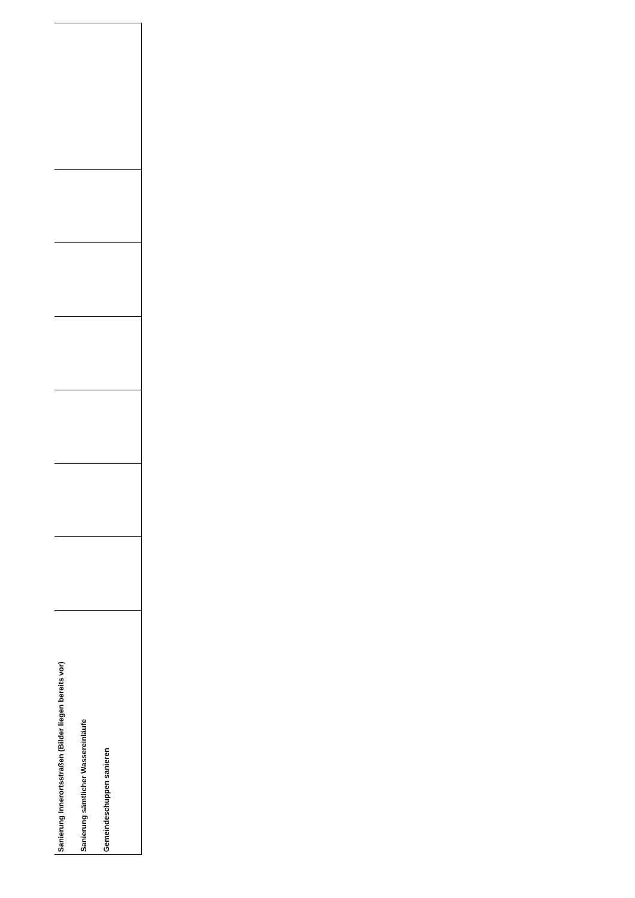| Sanierung Innerortsstraßen (Bilder liegen bereits vor) Sanierung sämtlicher Wassereinläufe Gemeindeschuppen sanieren |